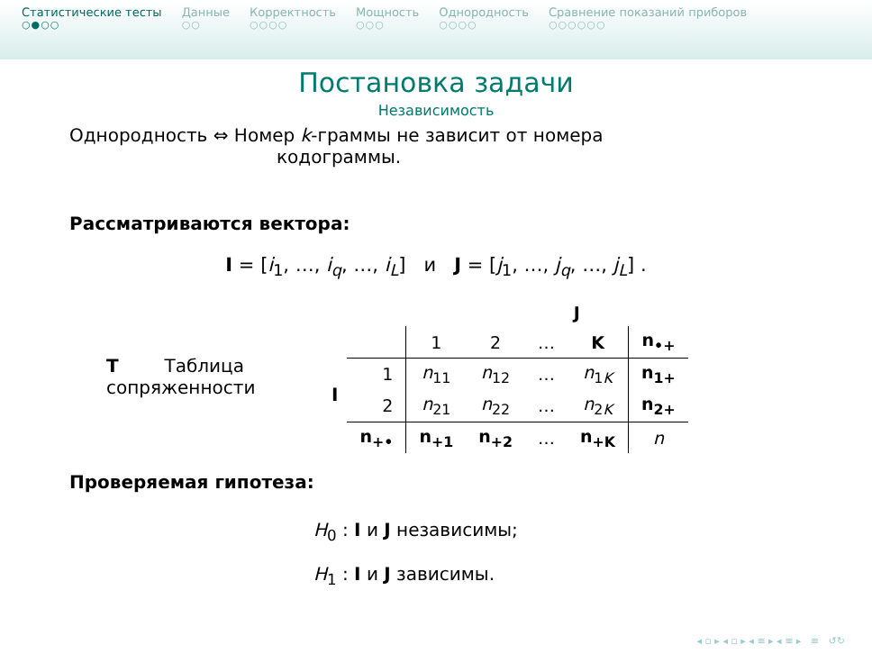Статистические тесты
○●○○
Данные
○○
Корректность
○○○○
Мощность
○○○
Однородность
○○○○
Сравнение показаний приборов
○○○○○○
Постановка задачи
Независимость
Однородность ⇔ Номер k-граммы не зависит от номера
кодограммы.
Рассматриваются вектора:
I = [i<sub>1</sub>, …, i<sub>q</sub>, …, i<sub>L</sub>] и J = [j<sub>1</sub>, …, j<sub>q</sub>, …, j<sub>L</sub>] .
T Таблица сопряженности
I
| | J | | | | |
| | 1 | 2 | … | K | n<sub>•+</sub> |
| 1 | n<sub>11</sub> | n<sub>12</sub> | … | n<sub>1K</sub> | n<sub>1+</sub> |
| 2 | n<sub>21</sub> | n<sub>22</sub> | … | n<sub>2K</sub> | n<sub>2+</sub> |
| n<sub>+•</sub> | n<sub>+1</sub> | n<sub>+2</sub> | … | n<sub>+K</sub> | n |
Проверяемая гипотеза:
H<sub>0</sub> : I и J независимы;
H<sub>1</sub> : I и J зависимы.
◂ ▫ ▸ ◂ ▫ ▸ ◂ ≡ ▸ ◂ ≡ ▸ ≡ ↺↻